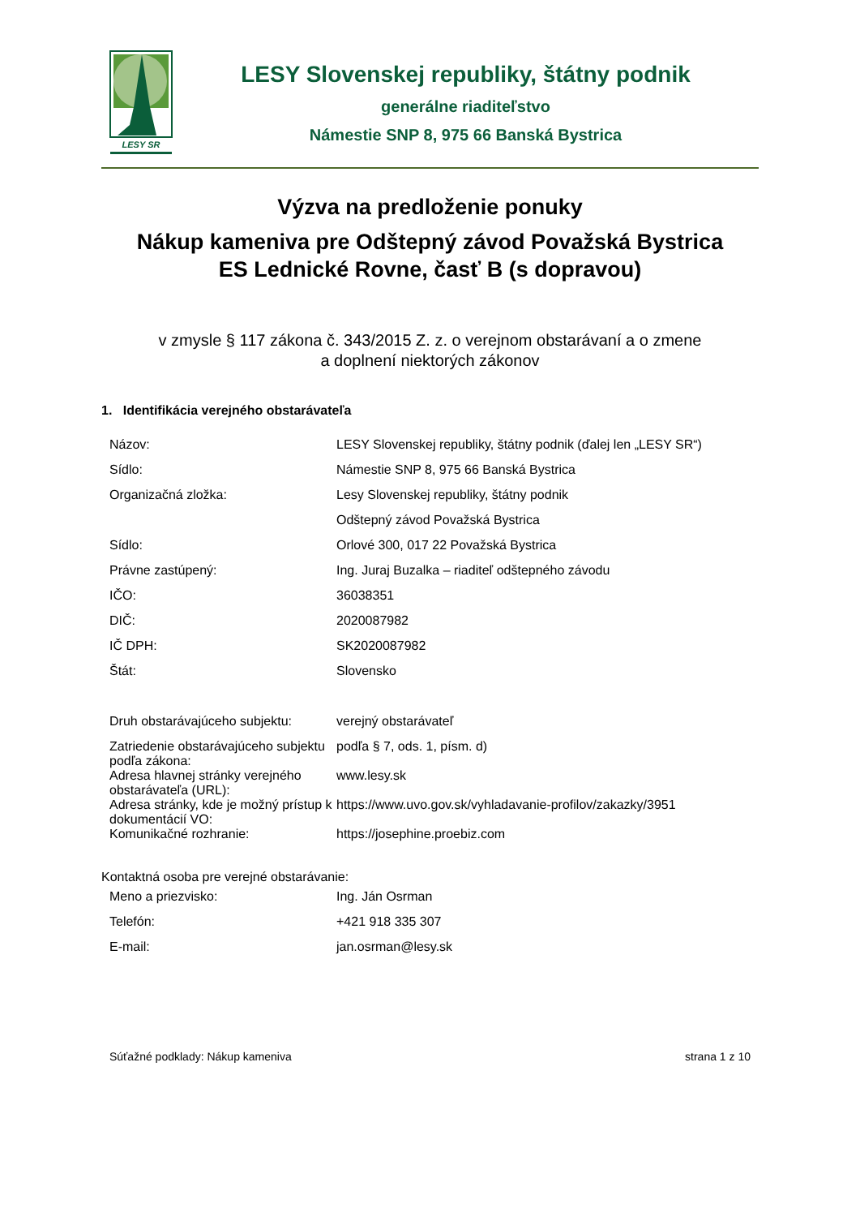LESY SR
LESY Slovenskej republiky, štátny podnik
generálne riaditeľstvo
Námestie SNP 8, 975 66 Banská Bystrica
Výzva na predloženie ponuky
Nákup kameniva pre Odštepný závod Považská Bystrica
ES Lednické Rovne, časť B (s dopravou)
v zmysle § 117 zákona č. 343/2015 Z. z. o verejnom obstarávaní a o zmene
a doplnení niektorých zákonov
1. Identifikácia verejného obstarávateľa
| Názov: | LESY Slovenskej republiky, štátny podnik (ďalej len „LESY SR“) |
| Sídlo: | Námestie SNP 8, 975 66 Banská Bystrica |
| Organizačná zložka: | Lesy Slovenskej republiky, štátny podnik |
| | Odštepný závod Považská Bystrica |
| Sídlo: | Orlové 300, 017 22 Považská Bystrica |
| Právne zastúpený: | Ing. Juraj Buzalka – riaditeľ odštepného závodu |
| IČO: | 36038351 |
| DIČ: | 2020087982 |
| IČ DPH: | SK2020087982 |
| Štát: | Slovensko |
| Druh obstarávajúceho subjektu: | verejný obstarávateľ |
| Zatriedenie obstarávajúceho subjektu podľa zákona: | podľa § 7, ods. 1, písm. d) |
| Adresa hlavnej stránky verejného obstarávateľa (URL): | www.lesy.sk |
| Adresa stránky, kde je možný prístup k dokumentácií VO: | https://www.uvo.gov.sk/vyhladavanie-profilov/zakazky/3951 |
| Komunikačné rozhranie: | https://josephine.proebiz.com |
Kontaktná osoba pre verejné obstarávanie:
| Meno a priezvisko: | Ing. Ján Osrman |
| Telefón: | +421 918 335 307 |
| E-mail: | jan.osrman@lesy.sk |
Súťažné podklady: Nákup kameniva strana 1 z 10